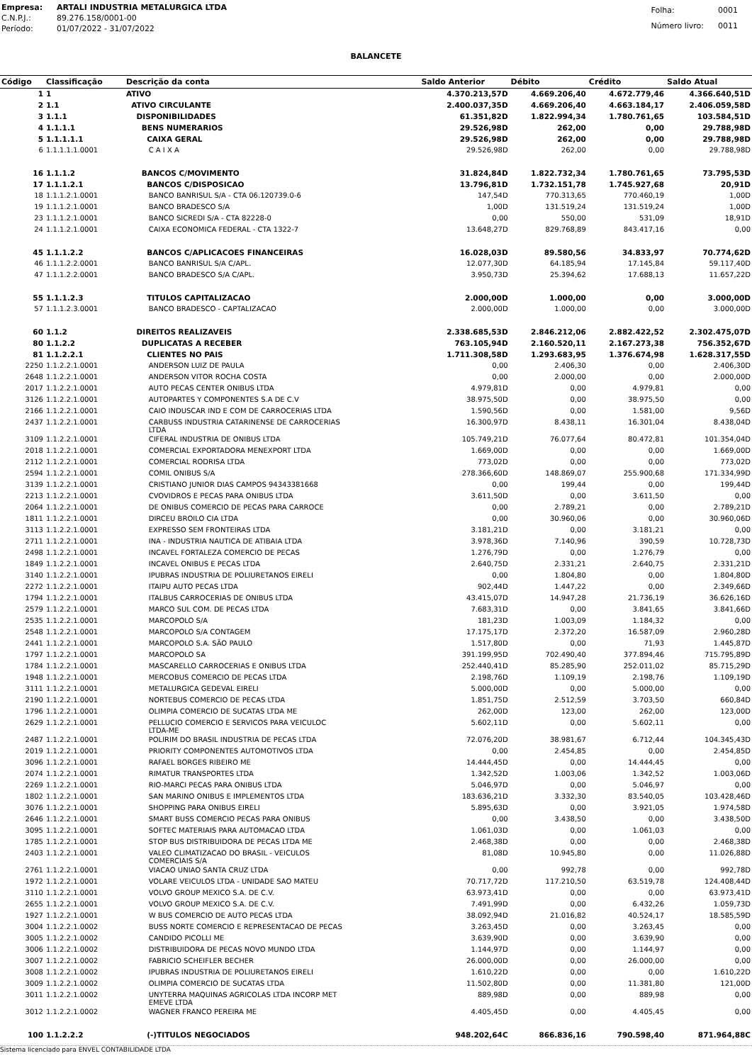| Empresa: | ARTALI INDUSTRIA METALURGICA LTDA |
| C.N.P.J.: | 89.276.158/0001-00 |
| Período: | 01/07/2022 - 31/07/2022 |
| Folha: | 0001 |
| Número livro: | 0011 |
BALANCETE
| Código | Classificação | Descrição da conta | Saldo Anterior | Débito | Crédito | Saldo Atual |
| --- | --- | --- | --- | --- | --- | --- |
| 1 | 1 | ATIVO | 4.370.213,57D | 4.669.206,40 | 4.672.779,46 | 4.366.640,51D |
| 2 | 1.1 | ATIVO CIRCULANTE | 2.400.037,35D | 4.669.206,40 | 4.663.184,17 | 2.406.059,58D |
| 3 | 1.1.1 | DISPONIBILIDADES | 61.351,82D | 1.822.994,34 | 1.780.761,65 | 103.584,51D |
| 4 | 1.1.1.1 | BENS NUMERARIOS | 29.526,98D | 262,00 | 0,00 | 29.788,98D |
| 5 | 1.1.1.1.1 | CAIXA GERAL | 29.526,98D | 262,00 | 0,00 | 29.788,98D |
| 6 | 1.1.1.1.1.0001 | C A I X A | 29.526,98D | 262,00 | 0,00 | 29.788,98D |
| 16 | 1.1.1.2 | BANCOS C/MOVIMENTO | 31.824,84D | 1.822.732,34 | 1.780.761,65 | 73.795,53D |
| 17 | 1.1.1.2.1 | BANCOS C/DISPOSICAO | 13.796,81D | 1.732.151,78 | 1.745.927,68 | 20,91D |
| 18 | 1.1.1.2.1.0001 | BANCO BANRISUL S/A - CTA 06.120739.0-6 | 147,54D | 770.313,65 | 770.460,19 | 1,00D |
| 19 | 1.1.1.2.1.0001 | BANCO BRADESCO S/A | 1,00D | 131.519,24 | 131.519,24 | 1,00D |
| 23 | 1.1.1.2.1.0001 | BANCO SICREDI S/A - CTA 82228-0 | 0,00 | 550,00 | 531,09 | 18,91D |
| 24 | 1.1.1.2.1.0001 | CAIXA ECONOMICA FEDERAL - CTA 1322-7 | 13.648,27D | 829.768,89 | 843.417,16 | 0,00 |
| 45 | 1.1.1.2.2 | BANCOS C/APLICACOES FINANCEIRAS | 16.028,03D | 89.580,56 | 34.833,97 | 70.774,62D |
| 46 | 1.1.1.2.2.0001 | BANCO BANRISUL S/A C/APL. | 12.077,30D | 64.185,94 | 17.145,84 | 59.117,40D |
| 47 | 1.1.1.2.2.0001 | BANCO BRADESCO S/A C/APL. | 3.950,73D | 25.394,62 | 17.688,13 | 11.657,22D |
| 55 | 1.1.1.2.3 | TITULOS CAPITALIZACAO | 2.000,00D | 1.000,00 | 0,00 | 3.000,00D |
| 57 | 1.1.1.2.3.0001 | BANCO BRADESCO - CAPTALIZACAO | 2.000,00D | 1.000,00 | 0,00 | 3.000,00D |
| 60 | 1.1.2 | DIREITOS REALIZAVEIS | 2.338.685,53D | 2.846.212,06 | 2.882.422,52 | 2.302.475,07D |
| 80 | 1.1.2.2 | DUPLICATAS A RECEBER | 763.105,94D | 2.160.520,11 | 2.167.273,38 | 756.352,67D |
| 81 | 1.1.2.2.1 | CLIENTES NO PAIS | 1.711.308,58D | 1.293.683,95 | 1.376.674,98 | 1.628.317,55D |
| 2250 | 1.1.2.2.1.0001 | ANDERSON LUIZ DE PAULA | 0,00 | 2.406,30 | 0,00 | 2.406,30D |
| 2648 | 1.1.2.2.1.0001 | ANDERSON VITOR ROCHA COSTA | 0,00 | 2.000,00 | 0,00 | 2.000,00D |
| 2017 | 1.1.2.2.1.0001 | AUTO PECAS CENTER ONIBUS LTDA | 4.979,81D | 0,00 | 4.979,81 | 0,00 |
| 3126 | 1.1.2.2.1.0001 | AUTOPARTES Y COMPONENTES S.A DE C.V | 38.975,50D | 0,00 | 38.975,50 | 0,00 |
| 2166 | 1.1.2.2.1.0001 | CAIO INDUSCAR IND E COM DE CARROCERIAS LTDA | 1.590,56D | 0,00 | 1.581,00 | 9,56D |
| 2437 | 1.1.2.2.1.0001 | CARBUSS INDUSTRIA CATARINENSE DE CARROCERIAS LTDA | 16.300,97D | 8.438,11 | 16.301,04 | 8.438,04D |
| 3109 | 1.1.2.2.1.0001 | CIFERAL INDUSTRIA DE ONIBUS LTDA | 105.749,21D | 76.077,64 | 80.472,81 | 101.354,04D |
| 2018 | 1.1.2.2.1.0001 | COMERCIAL EXPORTADORA MENEXPORT LTDA | 1.669,00D | 0,00 | 0,00 | 1.669,00D |
| 2112 | 1.1.2.2.1.0001 | COMERCIAL RODRISA LTDA | 773,02D | 0,00 | 0,00 | 773,02D |
| 2594 | 1.1.2.2.1.0001 | COMIL ONIBUS S/A | 278.366,60D | 148.869,07 | 255.900,68 | 171.334,99D |
| 3139 | 1.1.2.2.1.0001 | CRISTIANO JUNIOR DIAS CAMPOS 94343381668 | 0,00 | 199,44 | 0,00 | 199,44D |
| 2213 | 1.1.2.2.1.0001 | CVOVIDROS E PECAS PARA ONIBUS LTDA | 3.611,50D | 0,00 | 3.611,50 | 0,00 |
| 2064 | 1.1.2.2.1.0001 | DE ONIBUS COMERCIO DE PECAS PARA CARROCE | 0,00 | 2.789,21 | 0,00 | 2.789,21D |
| 1811 | 1.1.2.2.1.0001 | DIRCEU BROILO CIA LTDA | 0,00 | 30.960,06 | 0,00 | 30.960,06D |
| 3113 | 1.1.2.2.1.0001 | EXPRESSO SEM FRONTEIRAS LTDA | 3.181,21D | 0,00 | 3.181,21 | 0,00 |
| 2711 | 1.1.2.2.1.0001 | INA - INDUSTRIA NAUTICA DE ATIBAIA LTDA | 3.978,36D | 7.140,96 | 390,59 | 10.728,73D |
| 2498 | 1.1.2.2.1.0001 | INCAVEL FORTALEZA COMERCIO DE PECAS | 1.276,79D | 0,00 | 1.276,79 | 0,00 |
| 1849 | 1.1.2.2.1.0001 | INCAVEL ONIBUS E PECAS LTDA | 2.640,75D | 2.331,21 | 2.640,75 | 2.331,21D |
| 3140 | 1.1.2.2.1.0001 | IPUBRAS INDUSTRIA DE POLIURETANOS EIRELI | 0,00 | 1.804,80 | 0,00 | 1.804,80D |
| 2272 | 1.1.2.2.1.0001 | ITAIPU AUTO PECAS LTDA | 902,44D | 1.447,22 | 0,00 | 2.349,66D |
| 1794 | 1.1.2.2.1.0001 | ITALBUS CARROCERIAS DE ONIBUS LTDA | 43.415,07D | 14.947,28 | 21.736,19 | 36.626,16D |
| 2579 | 1.1.2.2.1.0001 | MARCO SUL COM. DE PECAS LTDA | 7.683,31D | 0,00 | 3.841,65 | 3.841,66D |
| 2535 | 1.1.2.2.1.0001 | MARCOPOLO S/A | 181,23D | 1.003,09 | 1.184,32 | 0,00 |
| 2548 | 1.1.2.2.1.0001 | MARCOPOLO S/A CONTAGEM | 17.175,17D | 2.372,20 | 16.587,09 | 2.960,28D |
| 2441 | 1.1.2.2.1.0001 | MARCOPOLO S.A. SÃO PAULO | 1.517,80D | 0,00 | 71,93 | 1.445,87D |
| 1797 | 1.1.2.2.1.0001 | MARCOPOLO SA | 391.199,95D | 702.490,40 | 377.894,46 | 715.795,89D |
| 1784 | 1.1.2.2.1.0001 | MASCARELLO CARROCERIAS E ONIBUS LTDA | 252.440,41D | 85.285,90 | 252.011,02 | 85.715,29D |
| 1948 | 1.1.2.2.1.0001 | MERCOBUS COMERCIO DE PECAS LTDA | 2.198,76D | 1.109,19 | 2.198,76 | 1.109,19D |
| 3111 | 1.1.2.2.1.0001 | METALURGICA GEDEVAL EIRELI | 5.000,00D | 0,00 | 5.000,00 | 0,00 |
| 2190 | 1.1.2.2.1.0001 | NORTEBUS COMERCIO DE PECAS LTDA | 1.851,75D | 2.512,59 | 3.703,50 | 660,84D |
| 1796 | 1.1.2.2.1.0001 | OLIMPIA COMERCIO DE SUCATAS LTDA ME | 262,00D | 123,00 | 262,00 | 123,00D |
| 2629 | 1.1.2.2.1.0001 | PELLUCIO COMERCIO E SERVICOS PARA VEICULOC LTDA-ME | 5.602,11D | 0,00 | 5.602,11 | 0,00 |
| 2487 | 1.1.2.2.1.0001 | POLIRIM DO BRASIL INDUSTRIA DE PECAS LTDA | 72.076,20D | 38.981,67 | 6.712,44 | 104.345,43D |
| 2019 | 1.1.2.2.1.0001 | PRIORITY COMPONENTES AUTOMOTIVOS LTDA | 0,00 | 2.454,85 | 0,00 | 2.454,85D |
| 3096 | 1.1.2.2.1.0001 | RAFAEL BORGES RIBEIRO ME | 14.444,45D | 0,00 | 14.444,45 | 0,00 |
| 2074 | 1.1.2.2.1.0001 | RIMATUR TRANSPORTES LTDA | 1.342,52D | 1.003,06 | 1.342,52 | 1.003,06D |
| 2269 | 1.1.2.2.1.0001 | RIO-MARCI PECAS PARA ONIBUS LTDA | 5.046,97D | 0,00 | 5.046,97 | 0,00 |
| 1802 | 1.1.2.2.1.0001 | SAN MARINO ONIBUS E IMPLEMENTOS LTDA | 183.636,21D | 3.332,30 | 83.540,05 | 103.428,46D |
| 3076 | 1.1.2.2.1.0001 | SHOPPING PARA ONIBUS EIRELI | 5.895,63D | 0,00 | 3.921,05 | 1.974,58D |
| 2646 | 1.1.2.2.1.0001 | SMART BUSS COMERCIO PECAS PARA ONIBUS | 0,00 | 3.438,50 | 0,00 | 3.438,50D |
| 3095 | 1.1.2.2.1.0001 | SOFTEC MATERIAIS PARA AUTOMACAO LTDA | 1.061,03D | 0,00 | 1.061,03 | 0,00 |
| 1785 | 1.1.2.2.1.0001 | STOP BUS DISTRIBUIDORA DE PECAS LTDA ME | 2.468,38D | 0,00 | 0,00 | 2.468,38D |
| 2403 | 1.1.2.2.1.0001 | VALEO CLIMATIZACAO DO BRASIL - VEICULOS COMERCIAIS S/A | 81,08D | 10.945,80 | 0,00 | 11.026,88D |
| 2761 | 1.1.2.2.1.0001 | VIACAO UNIAO SANTA CRUZ LTDA | 0,00 | 992,78 | 0,00 | 992,78D |
| 1972 | 1.1.2.2.1.0001 | VOLARE VEICULOS LTDA - UNIDADE SAO MATEU | 70.717,72D | 117.210,50 | 63.519,78 | 124.408,44D |
| 3110 | 1.1.2.2.1.0001 | VOLVO GROUP MEXICO S.A. DE C.V. | 63.973,41D | 0,00 | 0,00 | 63.973,41D |
| 2655 | 1.1.2.2.1.0001 | VOLVO GROUP MEXICO S.A. DE C.V. | 7.491,99D | 0,00 | 6.432,26 | 1.059,73D |
| 1927 | 1.1.2.2.1.0001 | W BUS COMERCIO DE AUTO PECAS LTDA | 38.092,94D | 21.016,82 | 40.524,17 | 18.585,59D |
| 3004 | 1.1.2.2.1.0002 | BUSS NORTE COMERCIO E REPRESENTACAO DE PECAS | 3.263,45D | 0,00 | 3.263,45 | 0,00 |
| 3005 | 1.1.2.2.1.0002 | CANDIDO PICOLLI ME | 3.639,90D | 0,00 | 3.639,90 | 0,00 |
| 3006 | 1.1.2.2.1.0002 | DISTRIBUIDORA DE PECAS NOVO MUNDO LTDA | 1.144,97D | 0,00 | 1.144,97 | 0,00 |
| 3007 | 1.1.2.2.1.0002 | FABRICIO SCHEIFLER BECHER | 26.000,00D | 0,00 | 26.000,00 | 0,00 |
| 3008 | 1.1.2.2.1.0002 | IPUBRAS INDUSTRIA DE POLIURETANOS EIRELI | 1.610,22D | 0,00 | 0,00 | 1.610,22D |
| 3009 | 1.1.2.2.1.0002 | OLIMPIA COMERCIO DE SUCATAS LTDA | 11.502,80D | 0,00 | 11.381,80 | 121,00D |
| 3011 | 1.1.2.2.1.0002 | UNYTERRA MAQUINAS AGRICOLAS LTDA INCORP MET EMEVE LTDA | 889,98D | 0,00 | 889,98 | 0,00 |
| 3012 | 1.1.2.2.1.0002 | WAGNER FRANCO PEREIRA ME | 4.405,45D | 0,00 | 4.405,45 | 0,00 |
| 100 | 1.1.2.2.2 | (-)TITULOS NEGOCIADOS | 948.202,64C | 866.836,16 | 790.598,40 | 871.964,88C |
Sistema licenciado para ENVEL CONTABILIDADE LTDA